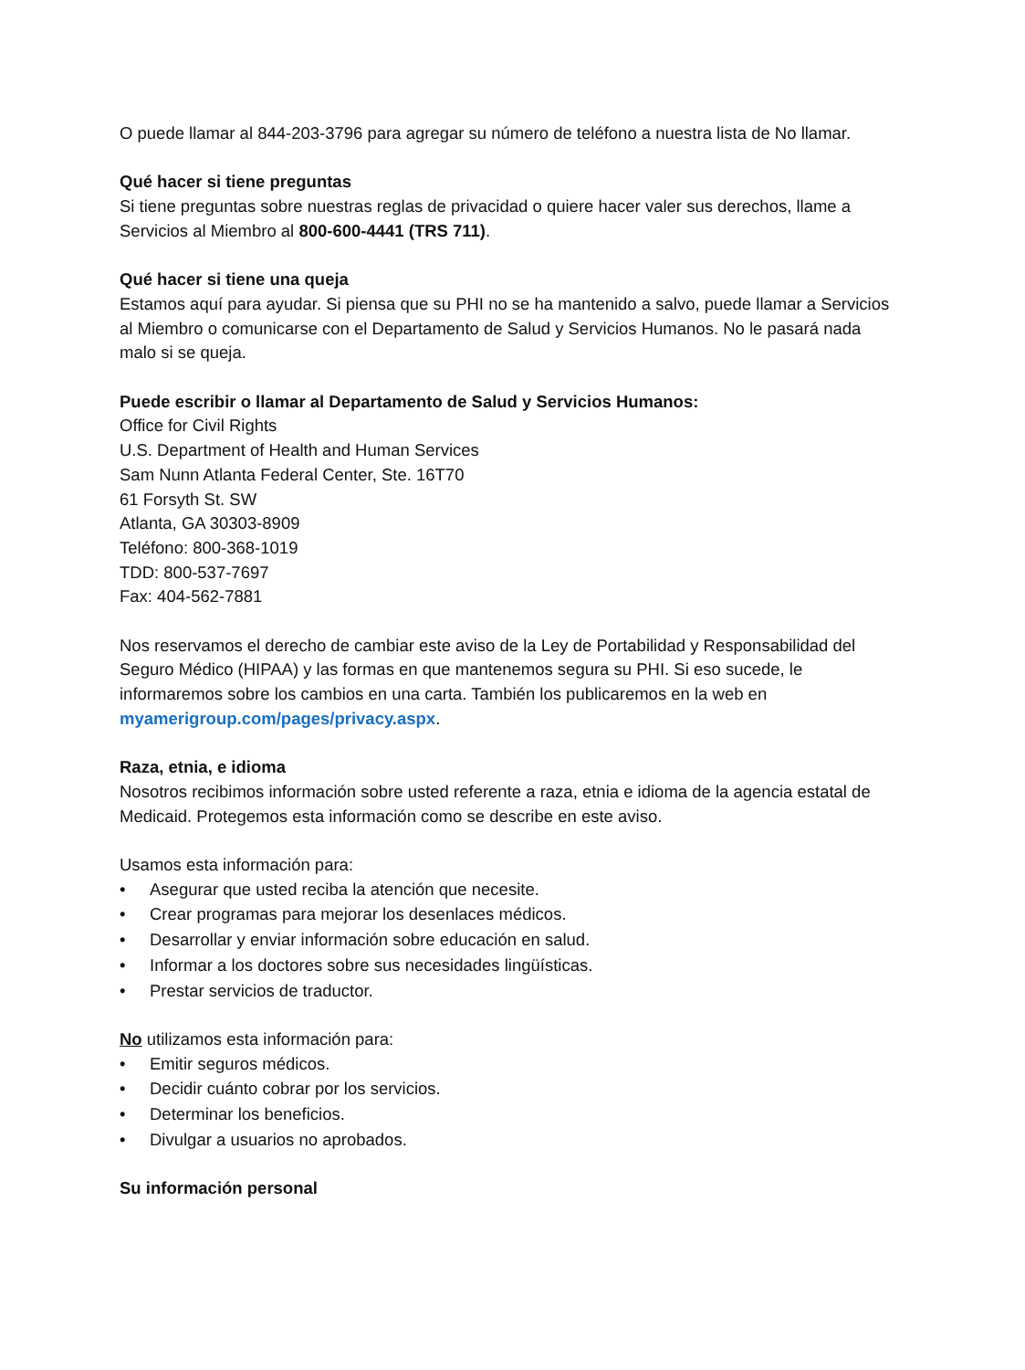O puede llamar al 844-203-3796 para agregar su número de teléfono a nuestra lista de No llamar.
Qué hacer si tiene preguntas
Si tiene preguntas sobre nuestras reglas de privacidad o quiere hacer valer sus derechos, llame a Servicios al Miembro al 800-600-4441 (TRS 711).
Qué hacer si tiene una queja
Estamos aquí para ayudar. Si piensa que su PHI no se ha mantenido a salvo, puede llamar a Servicios al Miembro o comunicarse con el Departamento de Salud y Servicios Humanos. No le pasará nada malo si se queja.
Puede escribir o llamar al Departamento de Salud y Servicios Humanos:
Office for Civil Rights
U.S. Department of Health and Human Services
Sam Nunn Atlanta Federal Center, Ste. 16T70
61 Forsyth St. SW
Atlanta, GA 30303-8909
Teléfono: 800-368-1019
TDD: 800-537-7697
Fax: 404-562-7881
Nos reservamos el derecho de cambiar este aviso de la Ley de Portabilidad y Responsabilidad del Seguro Médico (HIPAA) y las formas en que mantenemos segura su PHI. Si eso sucede, le informaremos sobre los cambios en una carta. También los publicaremos en la web en myamerigroup.com/pages/privacy.aspx.
Raza, etnia, e idioma
Nosotros recibimos información sobre usted referente a raza, etnia e idioma de la agencia estatal de Medicaid. Protegemos esta información como se describe en este aviso.
Usamos esta información para:
• Asegurar que usted reciba la atención que necesite.
• Crear programas para mejorar los desenlaces médicos.
• Desarrollar y enviar información sobre educación en salud.
• Informar a los doctores sobre sus necesidades lingüísticas.
• Prestar servicios de traductor.
No utilizamos esta información para:
• Emitir seguros médicos.
• Decidir cuánto cobrar por los servicios.
• Determinar los beneficios.
• Divulgar a usuarios no aprobados.
Su información personal